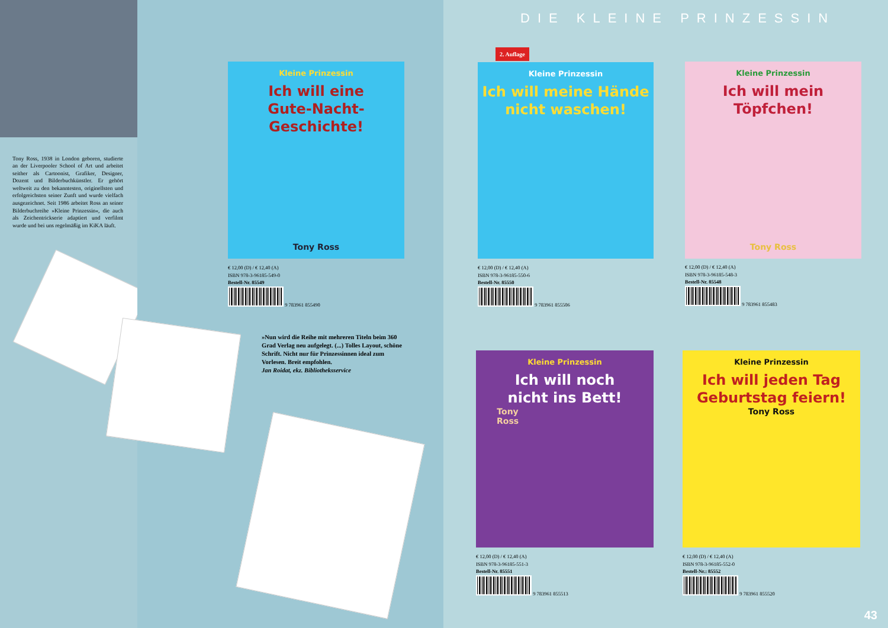Tony Ross, 1938 in London geboren, studierte an der Liverpooler School of Art und arbeitet seither als Cartoonist, Grafiker, Designer, Dozent und Bilderbuchkünstler. Er gehört weltweit zu den bekanntesten, originellsten und erfolgreichsten seiner Zunft und wurde vielfach ausgezeichnet. Seit 1986 arbeitet Ross an seiner Bilderbuchreihe »Kleine Prinzessin«, die auch als Zeichentrickserie adaptiert und verfilmt wurde und bei uns regelmäßig im KiKA läuft.
Kleine Prinzessin
Ich will eine
Gute-Nacht-Geschichte!
Tony Ross
€ 12,00 (D) / € 12,40 (A)
ISBN 978-3-96185-549-0
Bestell-Nr. 85549
9 783961 855490
»Nun wird die Reihe mit mehreren Titeln beim 360 Grad Verlag neu aufgelegt. (...) Tolles Layout, schöne Schrift. Nicht nur für Prinzessinnen ideal zum Vorlesen. Breit empfohlen.
Jan Roidat, ekz. Bibliotheksservice
DIE KLEINE PRINZESSIN
2. Auflage
Kleine Prinzessin
Ich will meine Hände
nicht waschen!
€ 12,00 (D) / € 12,40 (A)
ISBN 978-3-96185-550-6
Bestell-Nr. 85550
9 783961 855506
Kleine Prinzessin
Ich will mein
Töpfchen!
Tony Ross
€ 12,00 (D) / € 12,40 (A)
ISBN 978-3-96185-548-3
Bestell-Nr. 85548
9 783961 855483
Kleine Prinzessin
Ich will noch
nicht ins Bett!
Tony
Ross
€ 12,00 (D) / € 12,40 (A)
ISBN 978-3-96185-551-3
Bestell-Nr. 85551
9 783961 855513
Kleine Prinzessin
Ich will jeden Tag
Geburtstag feiern!
Tony Ross
€ 12,00 (D) / € 12,40 (A)
ISBN 978-3-96185-552-0
Bestell-Nr.: 85552
9 783961 855520
43